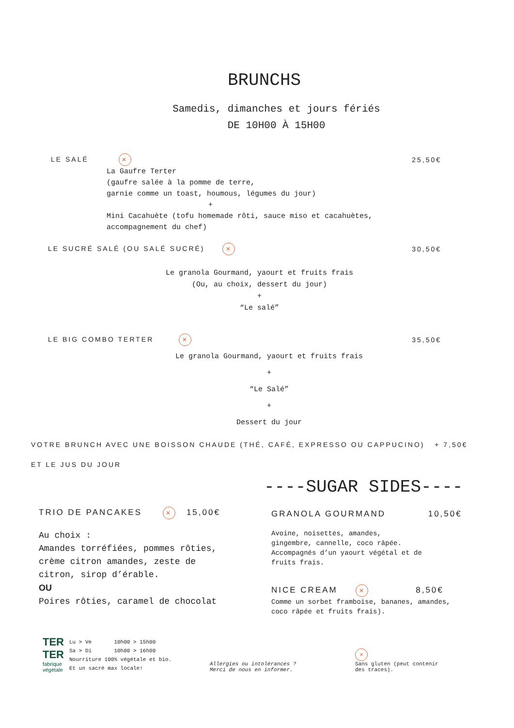BRUNCHS
Samedis, dimanches et jours fériés
DE 10H00 À 15H00
LE SALÉ ✕ 25,50€
La Gaufre Terter
(gaufre salée à la pomme de terre,
garnie comme un toast, houmous, légumes du jour)
+
Mini Cacahuète (tofu homemade rôti, sauce miso et cacahuètes,
accompagnement du chef)
LE SUCRÉ SALÉ (OU SALÉ SUCRÉ) ✕ 30,50€
Le granola Gourmand, yaourt et fruits frais
(Ou, au choix, dessert du jour)
+
“Le salé”
LE BIG COMBO TERTER ✕ 35,50€
Le granola Gourmand, yaourt et fruits frais
+
“Le Salé”
+
Dessert du jour
VOTRE BRUNCH AVEC UNE BOISSON CHAUDE (THÉ, CAFÉ, EXPRESSO OU CAPPUCINO) + 7,50€
ET LE JUS DU JOUR
----SUGAR SIDES----
TRIO DE PANCAKES ✕ 15,00€
Au choix :
Amandes torréfiées, pommes rôties,
crème citron amandes, zeste de
citron, sirop d’érable.
OU
Poires rôties, caramel de chocolat
GRANOLA GOURMAND 10,50€
Avoine, noisettes, amandes,
gingembre, cannelle, coco râpée.
Accompagnés d’un yaourt végétal et de
fruits frais.
NICE CREAM ✕ 8,50€
Comme un sorbet framboise, bananes, amandes,
coco râpée et fruits frais).
TER
TER
fabrique
végétale
Lu > Ve 10h00 > 15h00
Sa > Di 10h00 > 16h00
Nourriture 100% végétale et bio.
Et un sacré max locale!
Allergies ou intolérances ?
Merci de nous en informer.
✕
Sans gluten (peut contenir
des traces).